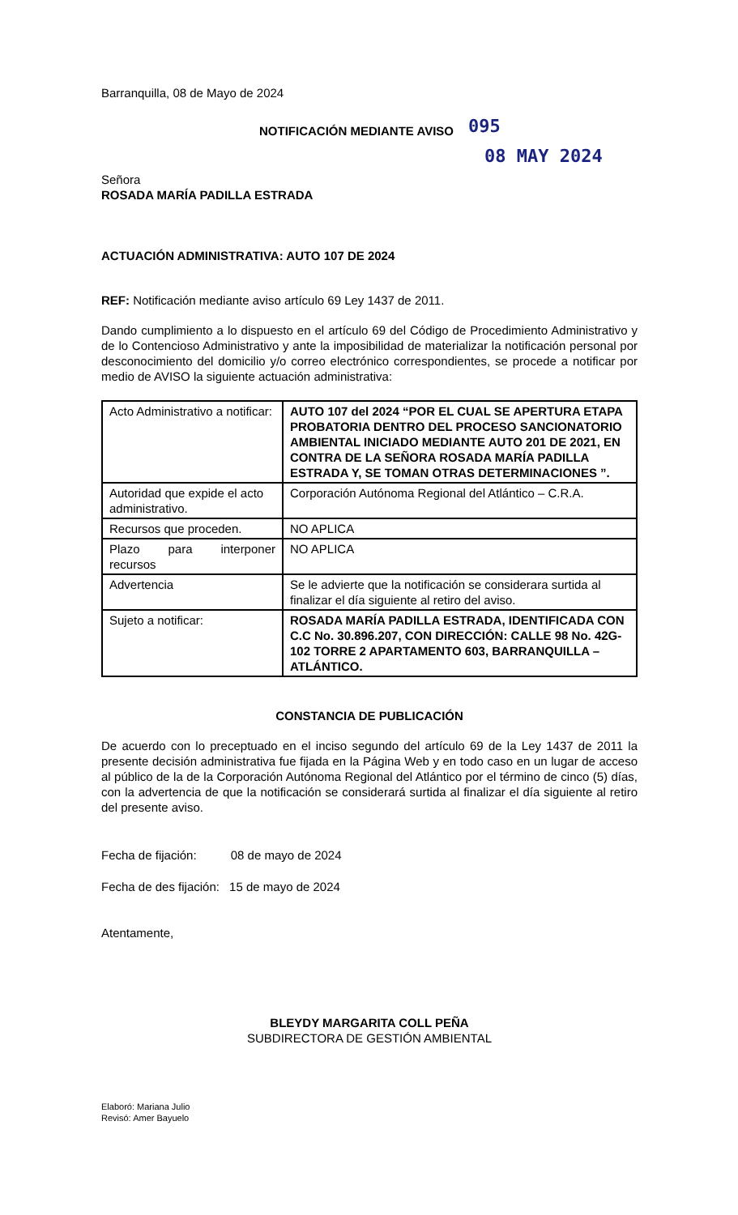Barranquilla, 08 de Mayo de 2024
NOTIFICACIÓN MEDIANTE AVISO 095
08 MAY 2024
Señora
ROSADA MARÍA PADILLA ESTRADA
ACTUACIÓN ADMINISTRATIVA: AUTO 107 DE 2024
REF: Notificación mediante aviso artículo 69 Ley 1437 de 2011.
Dando cumplimiento a lo dispuesto en el artículo 69 del Código de Procedimiento Administrativo y de lo Contencioso Administrativo y ante la imposibilidad de materializar la notificación personal por desconocimiento del domicilio y/o correo electrónico correspondientes, se procede a notificar por medio de AVISO la siguiente actuación administrativa:
| Acto Administrativo a notificar: | AUTO 107 del 2024 “POR EL CUAL SE APERTURA ETAPA PROBATORIA DENTRO DEL PROCESO SANCIONATORIO AMBIENTAL INICIADO MEDIANTE AUTO 201 DE 2021, EN CONTRA DE LA SEÑORA ROSADA MARÍA PADILLA ESTRADA Y, SE TOMAN OTRAS DETERMINACIONES ”. |
| Autoridad que expide el acto administrativo. | Corporación Autónoma Regional del Atlántico – C.R.A. |
| Recursos que proceden. | NO APLICA |
| Plazo para interponer recursos | NO APLICA |
| Advertencia | Se le advierte que la notificación se considerara surtida al finalizar el día siguiente al retiro del aviso. |
| Sujeto a notificar: | ROSADA MARÍA PADILLA ESTRADA, IDENTIFICADA CON C.C No. 30.896.207, CON DIRECCIÓN: CALLE 98 No. 42G-102 TORRE 2 APARTAMENTO 603, BARRANQUILLA – ATLÁNTICO. |
CONSTANCIA DE PUBLICACIÓN
De acuerdo con lo preceptuado en el inciso segundo del artículo 69 de la Ley 1437 de 2011 la presente decisión administrativa fue fijada en la Página Web y en todo caso en un lugar de acceso al público de la de la Corporación Autónoma Regional del Atlántico por el término de cinco (5) días, con la advertencia de que la notificación se considerará surtida al finalizar el día siguiente al retiro del presente aviso.
Fecha de fijación: 08 de mayo de 2024
Fecha de des fijación: 15 de mayo de 2024
Atentamente,
BLEYDY MARGARITA COLL PEÑA
SUBDIRECTORA DE GESTIÓN AMBIENTAL
Elaboró: Mariana Julio
Revisó: Amer Bayuelo